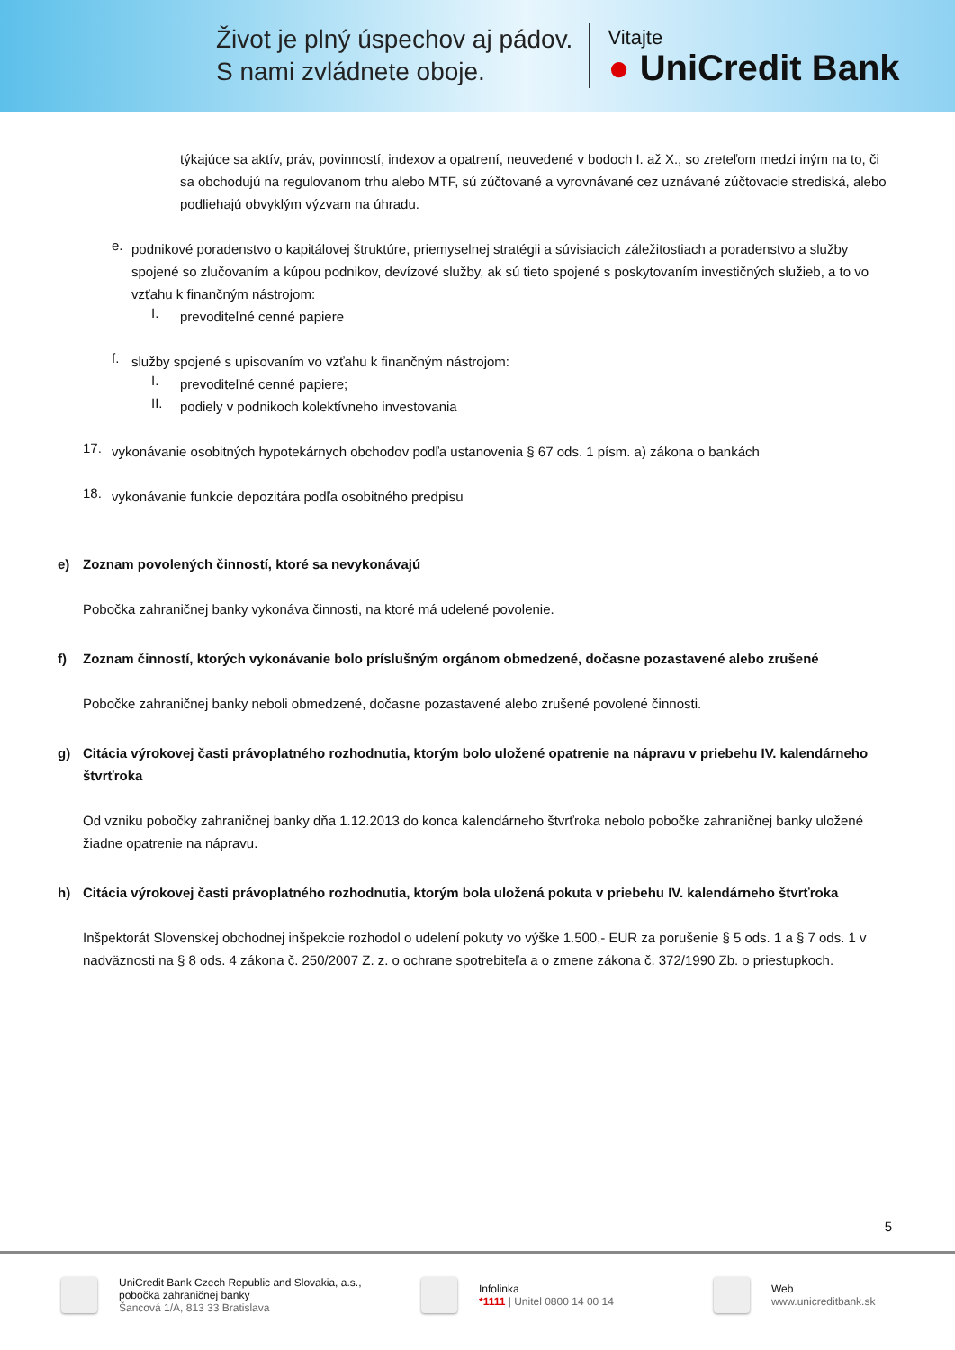Život je plný úspechov aj pádov.
S nami zvládnete oboje.
Vitajte
● UniCredit Bank
týkajúce sa aktív, práv, povinností, indexov a opatrení, neuvedené v bodoch I. až X., so zreteľom medzi iným na to, či sa obchodujú na regulovanom trhu alebo MTF, sú zúčtované a vyrovnávané cez uznávané zúčtovacie strediská, alebo podliehajú obvyklým výzvam na úhradu.
e.
podnikové poradenstvo o kapitálovej štruktúre, priemyselnej stratégii a súvisiacich záležitostiach a poradenstvo a služby spojené so zlučovaním a kúpou podnikov, devízové služby, ak sú tieto spojené s poskytovaním investičných služieb, a to vo vzťahu k finančným nástrojom:
I.
prevoditeľné cenné papiere
f.
služby spojené s upisovaním vo vzťahu k finančným nástrojom:
I.
prevoditeľné cenné papiere;
II.
podiely v podnikoch kolektívneho investovania
17.
vykonávanie osobitných hypotekárnych obchodov podľa ustanovenia § 67 ods. 1 písm. a) zákona o bankách
18.
vykonávanie funkcie depozitára podľa osobitného predpisu
e) Zoznam povolených činností, ktoré sa nevykonávajú
Pobočka zahraničnej banky vykonáva činnosti, na ktoré má udelené povolenie.
f) Zoznam činností, ktorých vykonávanie bolo príslušným orgánom obmedzené, dočasne pozastavené alebo zrušené
Pobočke zahraničnej banky neboli obmedzené, dočasne pozastavené alebo zrušené povolené činnosti.
g) Citácia výrokovej časti právoplatného rozhodnutia, ktorým bolo uložené opatrenie na nápravu v priebehu IV. kalendárneho štvrťroka
Od vzniku pobočky zahraničnej banky dňa 1.12.2013 do konca kalendárneho štvrťroka nebolo pobočke zahraničnej banky uložené žiadne opatrenie na nápravu.
h) Citácia výrokovej časti právoplatného rozhodnutia, ktorým bola uložená pokuta v priebehu IV. kalendárneho štvrťroka
Inšpektorát Slovenskej obchodnej inšpekcie rozhodol o udelení pokuty vo výške 1.500,- EUR za porušenie § 5 ods. 1 a § 7 ods. 1 v nadväznosti na § 8 ods. 4 zákona č. 250/2007 Z. z. o ochrane spotrebiteľa a o zmene zákona č. 372/1990 Zb. o priestupkoch.
5
UniCredit Bank Czech Republic and Slovakia, a.s.,
pobočka zahraničnej banky
Šancová 1/A, 813 33 Bratislava
Infolinka
*1111 | Unitel 0800 14 00 14
Web
www.unicreditbank.sk